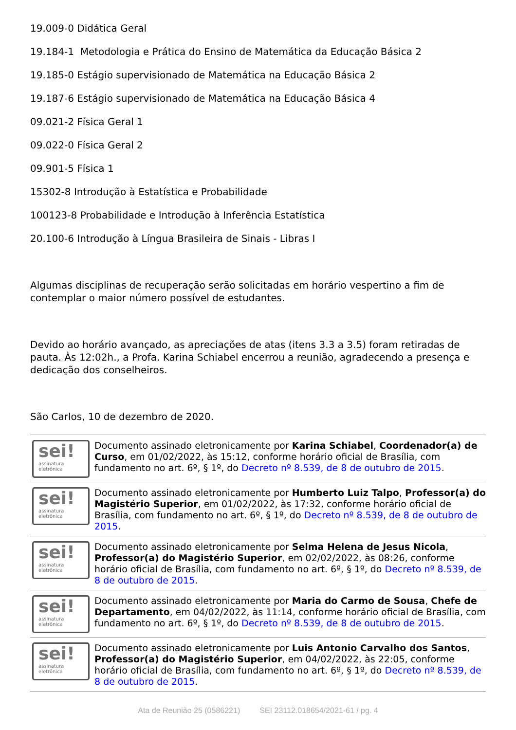19.009-0 Didática Geral
19.184-1 Metodologia e Prática do Ensino de Matemática da Educação Básica 2
19.185-0 Estágio supervisionado de Matemática na Educação Básica 2
19.187-6 Estágio supervisionado de Matemática na Educação Básica 4
09.021-2 Física Geral 1
09.022-0 Física Geral 2
09.901-5 Física 1
15302-8 Introdução à Estatística e Probabilidade
100123-8 Probabilidade e Introdução à Inferência Estatística
20.100-6 Introdução à Língua Brasileira de Sinais - Libras I
Algumas disciplinas de recuperação serão solicitadas em horário vespertino a fim de contemplar o maior número possível de estudantes.
Devido ao horário avançado, as apreciações de atas (itens 3.3 a 3.5) foram retiradas de pauta. Às 12:02h., a Profa. Karina Schiabel encerrou a reunião, agradecendo a presença e dedicação dos conselheiros.
São Carlos, 10 de dezembro de 2020.
sei!
assinatura
eletrônica
Documento assinado eletronicamente por Karina Schiabel, Coordenador(a) de Curso, em 01/02/2022, às 15:12, conforme horário oficial de Brasília, com fundamento no art. 6º, § 1º, do Decreto nº 8.539, de 8 de outubro de 2015.
sei!
assinatura
eletrônica
Documento assinado eletronicamente por Humberto Luiz Talpo, Professor(a) do Magistério Superior, em 01/02/2022, às 17:32, conforme horário oficial de Brasília, com fundamento no art. 6º, § 1º, do Decreto nº 8.539, de 8 de outubro de 2015.
sei!
assinatura
eletrônica
Documento assinado eletronicamente por Selma Helena de Jesus Nicola, Professor(a) do Magistério Superior, em 02/02/2022, às 08:26, conforme horário oficial de Brasília, com fundamento no art. 6º, § 1º, do Decreto nº 8.539, de 8 de outubro de 2015.
sei!
assinatura
eletrônica
Documento assinado eletronicamente por Maria do Carmo de Sousa, Chefe de Departamento, em 04/02/2022, às 11:14, conforme horário oficial de Brasília, com fundamento no art. 6º, § 1º, do Decreto nº 8.539, de 8 de outubro de 2015.
sei!
assinatura
eletrônica
Documento assinado eletronicamente por Luis Antonio Carvalho dos Santos, Professor(a) do Magistério Superior, em 04/02/2022, às 22:05, conforme horário oficial de Brasília, com fundamento no art. 6º, § 1º, do Decreto nº 8.539, de 8 de outubro de 2015.
Ata de Reunião 25 (0586221) SEI 23112.018654/2021-61 / pg. 4